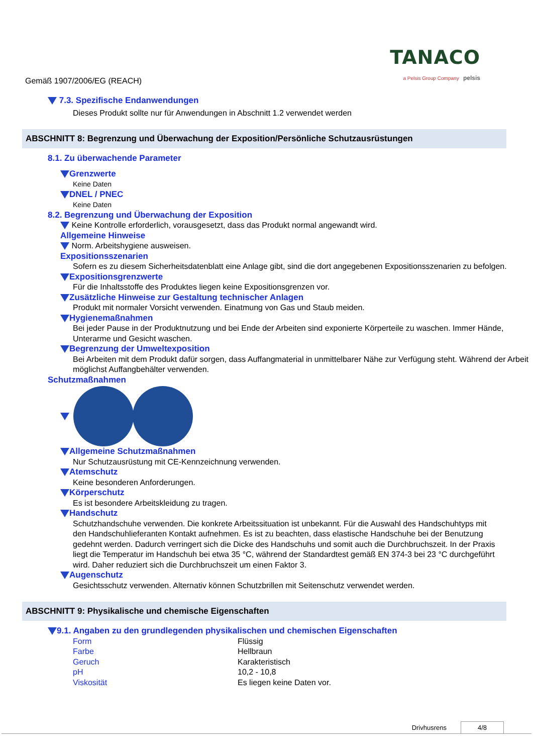Gemäß 1907/2006/EG (REACH)
TANACO
a Pelsis Group Company pelsis
7.3. Spezifische Endanwendungen
Dieses Produkt sollte nur für Anwendungen in Abschnitt 1.2 verwendet werden
ABSCHNITT 8: Begrenzung und Überwachung der Exposition/Persönliche Schutzausrüstungen
8.1. Zu überwachende Parameter
Grenzwerte
Keine Daten
DNEL / PNEC
Keine Daten
8.2. Begrenzung und Überwachung der Exposition
Keine Kontrolle erforderlich, vorausgesetzt, dass das Produkt normal angewandt wird.
Allgemeine Hinweise
Norm. Arbeitshygiene ausweisen.
Expositionsszenarien
Sofern es zu diesem Sicherheitsdatenblatt eine Anlage gibt, sind die dort angegebenen Expositionsszenarien zu befolgen.
Expositionsgrenzwerte
Für die Inhaltsstoffe des Produktes liegen keine Expositionsgrenzen vor.
Zusätzliche Hinweise zur Gestaltung technischer Anlagen
Produkt mit normaler Vorsicht verwenden. Einatmung von Gas und Staub meiden.
Hygienemaßnahmen
Bei jeder Pause in der Produktnutzung und bei Ende der Arbeiten sind exponierte Körperteile zu waschen. Immer Hände, Unterarme und Gesicht waschen.
Begrenzung der Umweltexposition
Bei Arbeiten mit dem Produkt dafür sorgen, dass Auffangmaterial in unmittelbarer Nähe zur Verfügung steht. Während der Arbeit möglichst Auffangbehälter verwenden.
Schutzmaßnahmen
Allgemeine Schutzmaßnahmen
Nur Schutzausrüstung mit CE-Kennzeichnung verwenden.
Atemschutz
Keine besonderen Anforderungen.
Körperschutz
Es ist besondere Arbeitskleidung zu tragen.
Handschutz
Schutzhandschuhe verwenden. Die konkrete Arbeitssituation ist unbekannt. Für die Auswahl des Handschuhtyps mit den Handschuhlieferanten Kontakt aufnehmen. Es ist zu beachten, dass elastische Handschuhe bei der Benutzung gedehnt werden. Dadurch verringert sich die Dicke des Handschuhs und somit auch die Durchbruchszeit. In der Praxis liegt die Temperatur im Handschuh bei etwa 35 °C, während der Standardtest gemäß EN 374-3 bei 23 °C durchgeführt wird. Daher reduziert sich die Durchbruchszeit um einen Faktor 3.
Augenschutz
Gesichtsschutz verwenden. Alternativ können Schutzbrillen mit Seitenschutz verwendet werden.
ABSCHNITT 9: Physikalische und chemische Eigenschaften
9.1. Angaben zu den grundlegenden physikalischen und chemischen Eigenschaften
| Form | Flüssig |
| Farbe | Hellbraun |
| Geruch | Karakteristisch |
| pH | 10,2 - 10,8 |
| Viskosität | Es liegen keine Daten vor. |
Drivhusrens 4/8